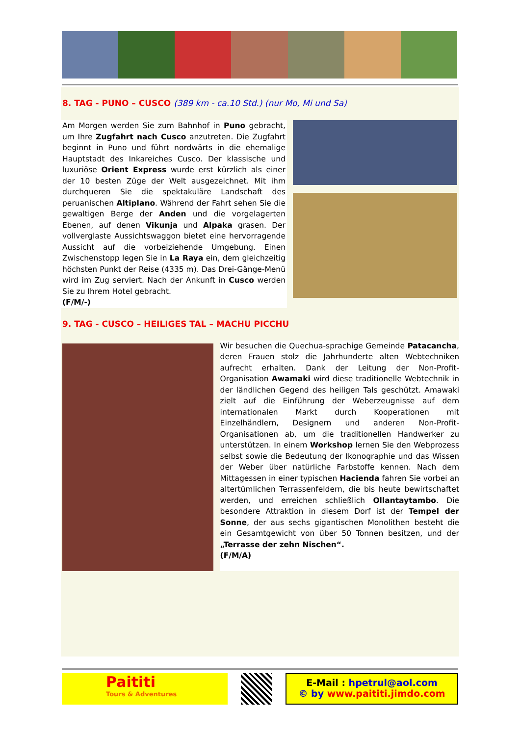8. TAG - PUNO – CUSCO (389 km - ca.10 Std.) (nur Mo, Mi und Sa)
Am Morgen werden Sie zum Bahnhof in Puno gebracht, um Ihre Zugfahrt nach Cusco anzutreten. Die Zugfahrt beginnt in Puno und führt nordwärts in die ehemalige Hauptstadt des Inkareiches Cusco. Der klassische und luxuriöse Orient Express wurde erst kürzlich als einer der 10 besten Züge der Welt ausgezeichnet. Mit ihm durchqueren Sie die spektakuläre Landschaft des peruanischen Altiplano. Während der Fahrt sehen Sie die gewaltigen Berge der Anden und die vorgelagerten Ebenen, auf denen Vikunja und Alpaka grasen. Der vollverglaste Aussichtswaggon bietet eine hervorragende Aussicht auf die vorbeiziehende Umgebung. Einen Zwischenstopp legen Sie in La Raya ein, dem gleichzeitig höchsten Punkt der Reise (4335 m). Das Drei-Gänge-Menü wird im Zug serviert. Nach der Ankunft in Cusco werden Sie zu Ihrem Hotel gebracht.
(F/M/-)
9. TAG - CUSCO – HEILIGES TAL – MACHU PICCHU
Wir besuchen die Quechua-sprachige Gemeinde Patacancha, deren Frauen stolz die Jahrhunderte alten Webtechniken aufrecht erhalten. Dank der Leitung der Non-Profit-Organisation Awamaki wird diese traditionelle Webtechnik in der ländlichen Gegend des heiligen Tals geschützt. Amawaki zielt auf die Einführung der Weberzeugnisse auf dem internationalen Markt durch Kooperationen mit Einzelhändlern, Designern und anderen Non-Profit-Organisationen ab, um die traditionellen Handwerker zu unterstützen. In einem Workshop lernen Sie den Webprozess selbst sowie die Bedeutung der Ikonographie und das Wissen der Weber über natürliche Farbstoffe kennen. Nach dem Mittagessen in einer typischen Hacienda fahren Sie vorbei an altertümlichen Terrassenfeldern, die bis heute bewirtschaftet werden, und erreichen schließlich Ollantaytambo. Die besondere Attraktion in diesem Dorf ist der Tempel der Sonne, der aus sechs gigantischen Monolithen besteht die ein Gesamtgewicht von über 50 Tonnen besitzen, und der „Terrasse der zehn Nischen“.
(F/M/A)
Paititi
Tours & Adventures
E-Mail : hpetrul@aol.com
© by www.paititi.jimdo.com